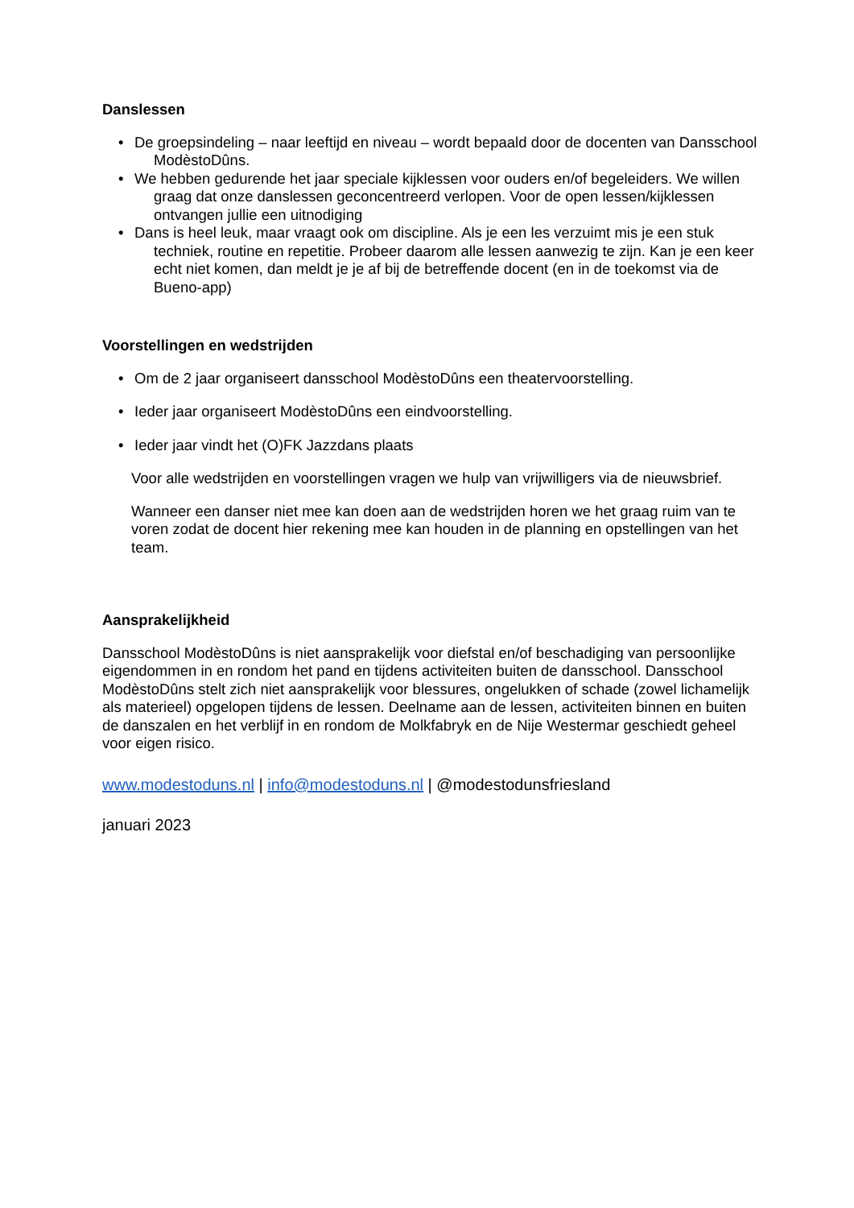Danslessen
• De groepsindeling – naar leeftijd en niveau – wordt bepaald door de docenten van Dansschool ModèstoDûns.
• We hebben gedurende het jaar speciale kijklessen voor ouders en/of begeleiders. We willen graag dat onze danslessen geconcentreerd verlopen. Voor de open lessen/kijklessen ontvangen jullie een uitnodiging
• Dans is heel leuk, maar vraagt ook om discipline. Als je een les verzuimt mis je een stuk techniek, routine en repetitie. Probeer daarom alle lessen aanwezig te zijn. Kan je een keer echt niet komen, dan meldt je je af bij de betreffende docent (en in de toekomst via de Bueno-app)
Voorstellingen en wedstrijden
• Om de 2 jaar organiseert dansschool ModèstoDûns een theatervoorstelling.
• Ieder jaar organiseert ModèstoDûns een eindvoorstelling.
• Ieder jaar vindt het (O)FK Jazzdans plaats
Voor alle wedstrijden en voorstellingen vragen we hulp van vrijwilligers via de nieuwsbrief.
Wanneer een danser niet mee kan doen aan de wedstrijden horen we het graag ruim van te voren zodat de docent hier rekening mee kan houden in de planning en opstellingen van het team.
Aansprakelijkheid
Dansschool ModèstoDûns is niet aansprakelijk voor diefstal en/of beschadiging van persoonlijke eigendommen in en rondom het pand en tijdens activiteiten buiten de dansschool. Dansschool ModèstoDûns stelt zich niet aansprakelijk voor blessures, ongelukken of schade (zowel lichamelijk als materieel) opgelopen tijdens de lessen. Deelname aan de lessen, activiteiten binnen en buiten de danszalen en het verblijf in en rondom de Molkfabryk en de Nije Westermar geschiedt geheel voor eigen risico.
www.modestoduns.nl | info@modestoduns.nl | @modestodunsfriesland
januari 2023